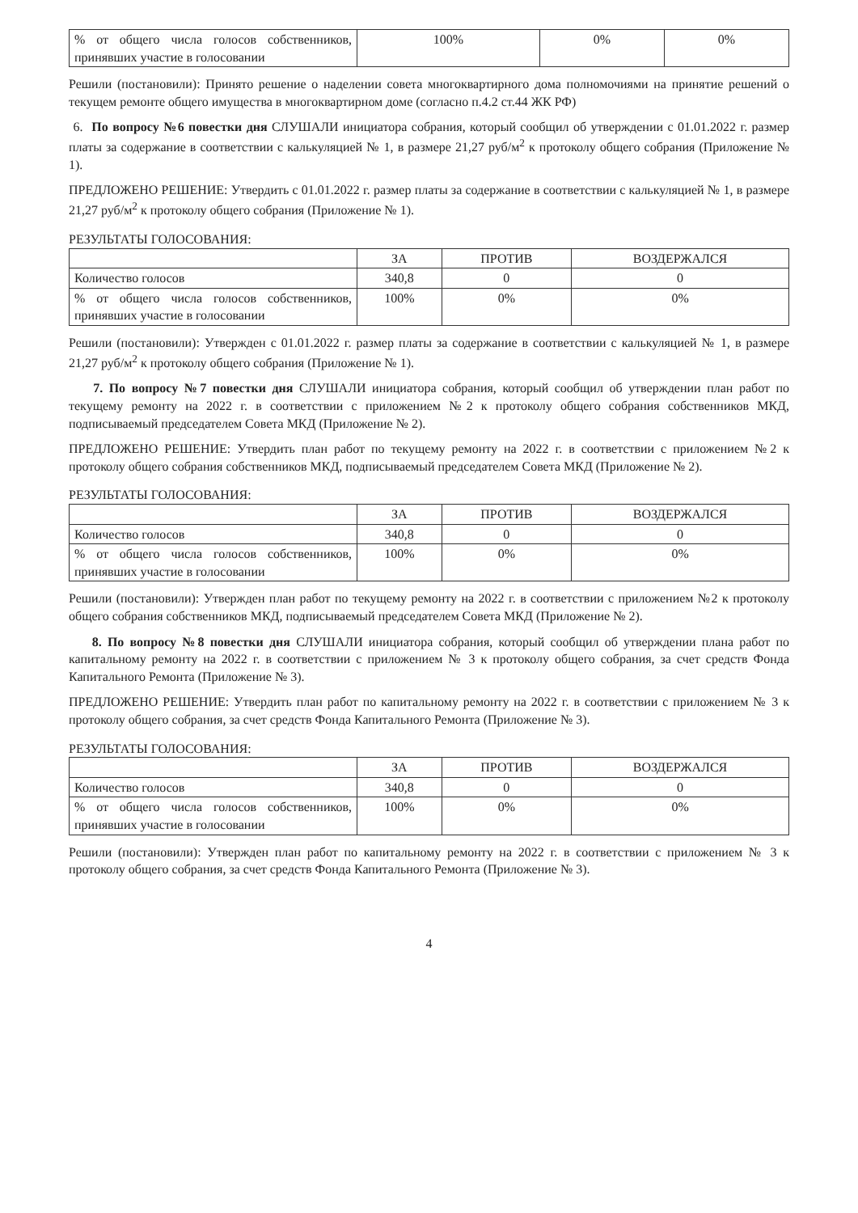| % от общего числа голосов собственников, принявших участие в голосовании | 100% | 0% | 0% |
Решили (постановили): Принято решение о наделении совета многоквартирного дома полномочиями на принятие решений о текущем ремонте общего имущества в многоквартирном доме (согласно п.4.2 ст.44 ЖК РФ)
6. По вопросу №6 повестки дня СЛУШАЛИ инициатора собрания, который сообщил об утверждении с 01.01.2022 г. размер платы за содержание в соответствии с калькуляцией № 1, в размере 21,27 руб/м<sup>2</sup> к протоколу общего собрания (Приложение № 1).
ПРЕДЛОЖЕНО РЕШЕНИЕ: Утвердить с 01.01.2022 г. размер платы за содержание в соответствии с калькуляцией № 1, в размере 21,27 руб/м<sup>2</sup> к протоколу общего собрания (Приложение № 1).
РЕЗУЛЬТАТЫ ГОЛОСОВАНИЯ:
| | ЗА | ПРОТИВ | ВОЗДЕРЖАЛСЯ |
| --- | --- | --- | --- |
| Количество голосов | 340,8 | 0 | 0 |
| % от общего числа голосов собственников, принявших участие в голосовании | 100% | 0% | 0% |
Решили (постановили): Утвержден с 01.01.2022 г. размер платы за содержание в соответствии с калькуляцией № 1, в размере 21,27 руб/м<sup>2</sup> к протоколу общего собрания (Приложение № 1).
7. По вопросу №7 повестки дня СЛУШАЛИ инициатора собрания, который сообщил об утверждении план работ по текущему ремонту на 2022 г. в соответствии с приложением №2 к протоколу общего собрания собственников МКД, подписываемый председателем Совета МКД (Приложение № 2).
ПРЕДЛОЖЕНО РЕШЕНИЕ: Утвердить план работ по текущему ремонту на 2022 г. в соответствии с приложением №2 к протоколу общего собрания собственников МКД, подписываемый председателем Совета МКД (Приложение № 2).
РЕЗУЛЬТАТЫ ГОЛОСОВАНИЯ:
| | ЗА | ПРОТИВ | ВОЗДЕРЖАЛСЯ |
| --- | --- | --- | --- |
| Количество голосов | 340,8 | 0 | 0 |
| % от общего числа голосов собственников, принявших участие в голосовании | 100% | 0% | 0% |
Решили (постановили): Утвержден план работ по текущему ремонту на 2022 г. в соответствии с приложением №2 к протоколу общего собрания собственников МКД, подписываемый председателем Совета МКД (Приложение № 2).
8. По вопросу №8 повестки дня СЛУШАЛИ инициатора собрания, который сообщил об утверждении плана работ по капитальному ремонту на 2022 г. в соответствии с приложением № 3 к протоколу общего собрания, за счет средств Фонда Капитального Ремонта (Приложение № 3).
ПРЕДЛОЖЕНО РЕШЕНИЕ: Утвердить план работ по капитальному ремонту на 2022 г. в соответствии с приложением № 3 к протоколу общего собрания, за счет средств Фонда Капитального Ремонта (Приложение № 3).
РЕЗУЛЬТАТЫ ГОЛОСОВАНИЯ:
| | ЗА | ПРОТИВ | ВОЗДЕРЖАЛСЯ |
| --- | --- | --- | --- |
| Количество голосов | 340,8 | 0 | 0 |
| % от общего числа голосов собственников, принявших участие в голосовании | 100% | 0% | 0% |
Решили (постановили): Утвержден план работ по капитальному ремонту на 2022 г. в соответствии с приложением № 3 к протоколу общего собрания, за счет средств Фонда Капитального Ремонта (Приложение № 3).
4